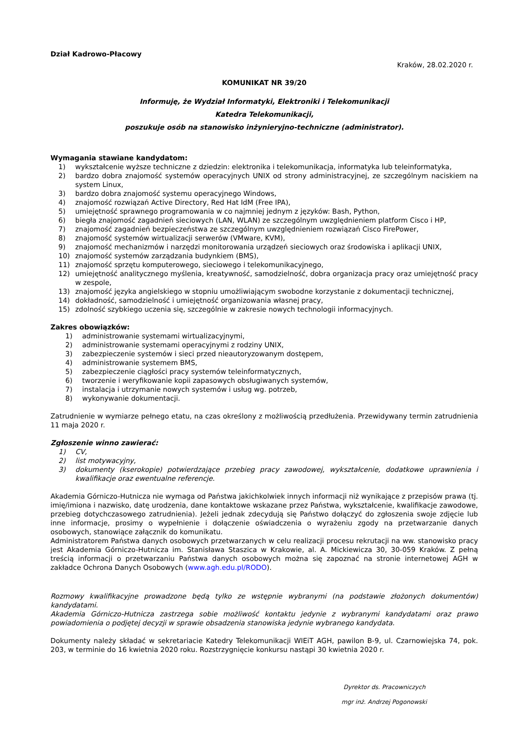Dział Kadrowo-Płacowy
Kraków, 28.02.2020 r.
KOMUNIKAT NR 39/20
Informuję, że Wydział Informatyki, Elektroniki i Telekomunikacji
Katedra Telekomunikacji,
poszukuje osób na stanowisko inżynieryjno-techniczne (administrator).
Wymagania stawiane kandydatom:
1) wykształcenie wyższe techniczne z dziedzin: elektronika i telekomunikacja, informatyka lub teleinformatyka,
2) bardzo dobra znajomość systemów operacyjnych UNIX od strony administracyjnej, ze szczególnym naciskiem na system Linux,
3) bardzo dobra znajomość systemu operacyjnego Windows,
4) znajomość rozwiązań Active Directory, Red Hat IdM (Free IPA),
5) umiejętność sprawnego programowania w co najmniej jednym z języków: Bash, Python,
6) biegła znajomość zagadnień sieciowych (LAN, WLAN) ze szczególnym uwzględnieniem platform Cisco i HP,
7) znajomość zagadnień bezpieczeństwa ze szczególnym uwzględnieniem rozwiązań Cisco FirePower,
8) znajomość systemów wirtualizacji serwerów (VMware, KVM),
9) znajomość mechanizmów i narzędzi monitorowania urządzeń sieciowych oraz środowiska i aplikacji UNIX,
10) znajomość systemów zarządzania budynkiem (BMS),
11) znajomość sprzętu komputerowego, sieciowego i telekomunikacyjnego,
12) umiejętność analitycznego myślenia, kreatywność, samodzielność, dobra organizacja pracy oraz umiejętność pracy w zespole,
13) znajomość języka angielskiego w stopniu umożliwiającym swobodne korzystanie z dokumentacji technicznej,
14) dokładność, samodzielność i umiejętność organizowania własnej pracy,
15) zdolność szybkiego uczenia się, szczególnie w zakresie nowych technologii informacyjnych.
Zakres obowiązków:
1) administrowanie systemami wirtualizacyjnymi,
2) administrowanie systemami operacyjnymi z rodziny UNIX,
3) zabezpieczenie systemów i sieci przed nieautoryzowanym dostępem,
4) administrowanie systemem BMS,
5) zabezpieczenie ciągłości pracy systemów teleinformatycznych,
6) tworzenie i weryfikowanie kopii zapasowych obsługiwanych systemów,
7) instalacja i utrzymanie nowych systemów i usług wg. potrzeb,
8) wykonywanie dokumentacji.
Zatrudnienie w wymiarze pełnego etatu, na czas określony z możliwością przedłużenia. Przewidywany termin zatrudnienia 11 maja 2020 r.
Zgłoszenie winno zawierać:
1) CV,
2) list motywacyjny,
3) dokumenty (kserokopie) potwierdzające przebieg pracy zawodowej, wykształcenie, dodatkowe uprawnienia i kwalifikacje oraz ewentualne referencje.
Akademia Górniczo-Hutnicza nie wymaga od Państwa jakichkolwiek innych informacji niż wynikające z przepisów prawa (tj. imię/imiona i nazwisko, datę urodzenia, dane kontaktowe wskazane przez Państwa, wykształcenie, kwalifikacje zawodowe, przebieg dotychczasowego zatrudnienia). Jeżeli jednak zdecydują się Państwo dołączyć do zgłoszenia swoje zdjęcie lub inne informacje, prosimy o wypełnienie i dołączenie oświadczenia o wyrażeniu zgody na przetwarzanie danych osobowych, stanowiące załącznik do komunikatu.
Administratorem Państwa danych osobowych przetwarzanych w celu realizacji procesu rekrutacji na ww. stanowisko pracy jest Akademia Górniczo-Hutnicza im. Stanisława Staszica w Krakowie, al. A. Mickiewicza 30, 30-059 Kraków. Z pełną treścią informacji o przetwarzaniu Państwa danych osobowych można się zapoznać na stronie internetowej AGH w zakładce Ochrona Danych Osobowych (www.agh.edu.pl/RODO).
Rozmowy kwalifikacyjne prowadzone będą tylko ze wstępnie wybranymi (na podstawie złożonych dokumentów) kandydatami.
Akademia Górniczo-Hutnicza zastrzega sobie możliwość kontaktu jedynie z wybranymi kandydatami oraz prawo powiadomienia o podjętej decyzji w sprawie obsadzenia stanowiska jedynie wybranego kandydata.
Dokumenty należy składać w sekretariacie Katedry Telekomunikacji WIEiT AGH, pawilon B-9, ul. Czarnowiejska 74, pok. 203, w terminie do 16 kwietnia 2020 roku. Rozstrzygnięcie konkursu nastąpi 30 kwietnia 2020 r.
Dyrektor ds. Pracowniczych
mgr inż. Andrzej Pogonowski